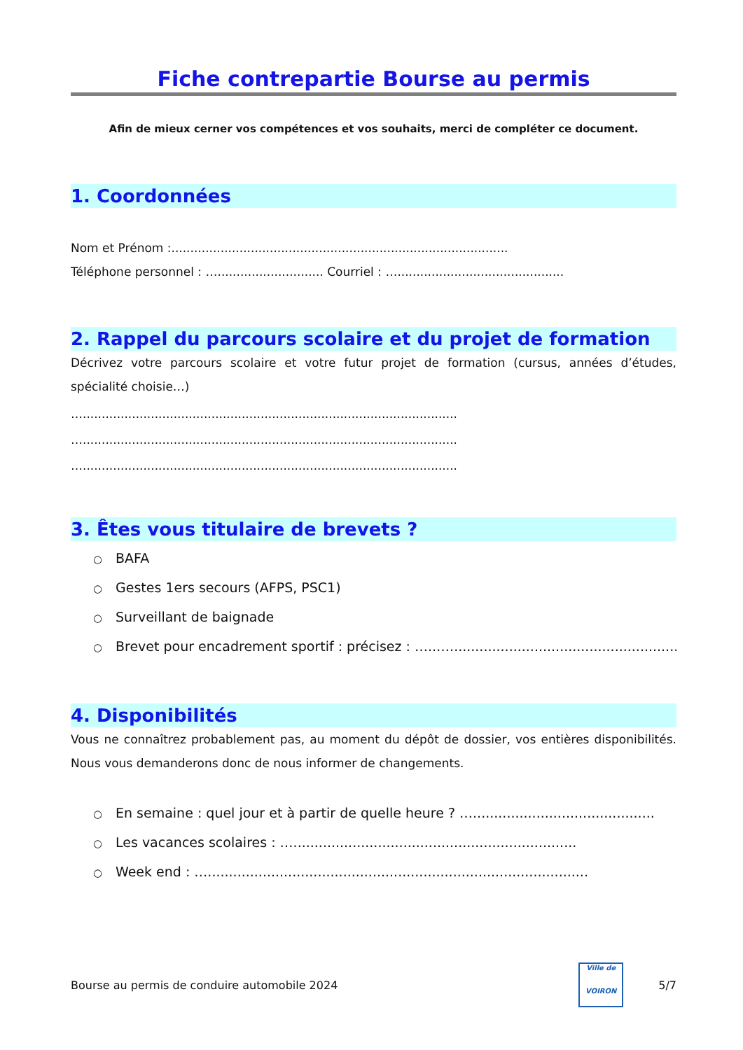Fiche contrepartie Bourse au permis
Afin de mieux cerner vos compétences et vos souhaits, merci de compléter ce document.
1. Coordonnées
Nom et Prénom :.........................................................................................
Téléphone personnel : …............................ Courriel : …............................................
2. Rappel du parcours scolaire et du projet de formation
Décrivez votre parcours scolaire et votre futur projet de formation (cursus, années d’études, spécialité choisie…)
…...................................................................................................
…...................................................................................................
…...................................................................................................
3. Êtes vous titulaire de brevets ?
○ BAFA
○ Gestes 1ers secours (AFPS, PSC1)
○ Surveillant de baignade
○ Brevet pour encadrement sportif : précisez : …..…...........................................................
4. Disponibilités
Vous ne connaîtrez probablement pas, au moment du dépôt de dossier, vos entières disponibilités. Nous vous demanderons donc de nous informer de changements.
○ En semaine : quel jour et à partir de quelle heure ? …...........................................
○ Les vacances scolaires : …...................................................................
○ Week end : …..........................................................................................
Bourse au permis de conduire automobile 2024
Ville de
VOIRON
5/7